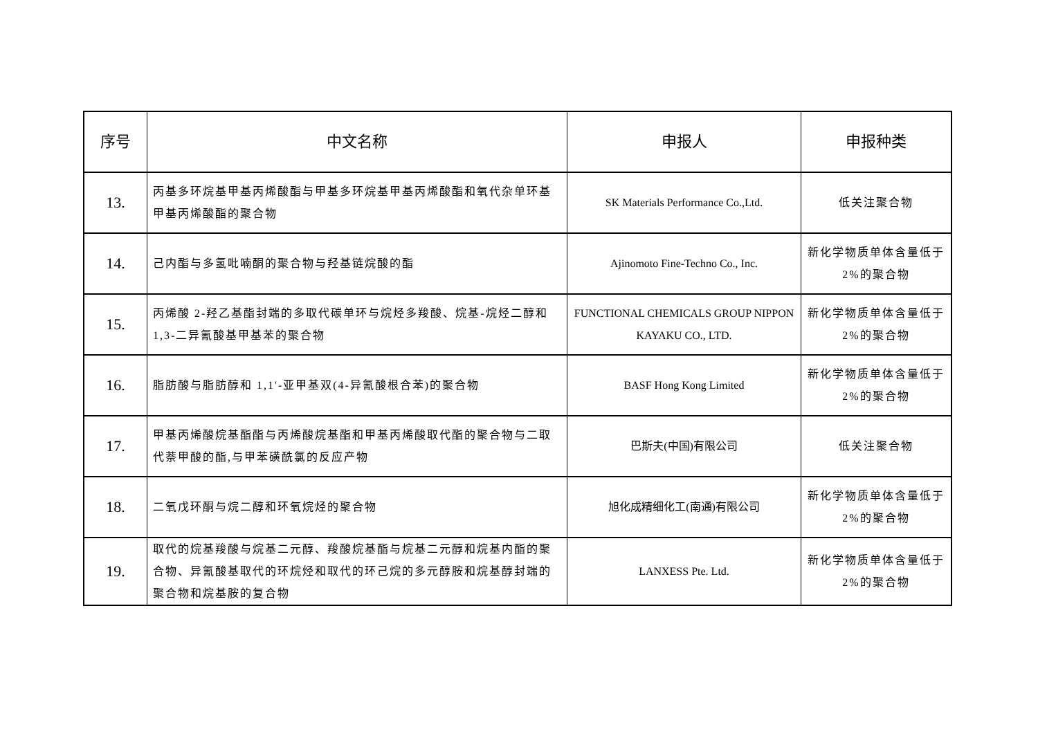| 序号 | 中文名称 | 申报人 | 申报种类 |
| --- | --- | --- | --- |
| 13. | 丙基多环烷基甲基丙烯酸酯与甲基多环烷基甲基丙烯酸酯和氧代杂单环基甲基丙烯酸酯的聚合物 | SK Materials Performance Co.,Ltd. | 低关注聚合物 |
| 14. | 己内酯与多氢吡喃酮的聚合物与羟基链烷酸的酯 | Ajinomoto Fine-Techno Co., Inc. | 新化学物质单体含量低于 2%的聚合物 |
| 15. | 丙烯酸 2-羟乙基酯封端的多取代碳单环与烷烃多羧酸、烷基-烷烃二醇和 1,3-二异氰酸基甲基苯的聚合物 | FUNCTIONAL CHEMICALS GROUP NIPPON KAYAKU CO., LTD. | 新化学物质单体含量低于 2%的聚合物 |
| 16. | 脂肪酸与脂肪醇和 1,1'-亚甲基双(4-异氰酸根合苯)的聚合物 | BASF Hong Kong Limited | 新化学物质单体含量低于 2%的聚合物 |
| 17. | 甲基丙烯酸烷基酯酯与丙烯酸烷基酯和甲基丙烯酸取代酯的聚合物与二取代萘甲酸的酯,与甲苯磺酰氯的反应产物 | 巴斯夫(中国)有限公司 | 低关注聚合物 |
| 18. | 二氧戊环酮与烷二醇和环氧烷烃的聚合物 | 旭化成精细化工(南通)有限公司 | 新化学物质单体含量低于 2%的聚合物 |
| 19. | 取代的烷基羧酸与烷基二元醇、羧酸烷基酯与烷基二元醇和烷基内酯的聚合物、异氰酸基取代的环烷烃和取代的环己烷的多元醇胺和烷基醇封端的聚合物和烷基胺的复合物 | LANXESS Pte. Ltd. | 新化学物质单体含量低于 2%的聚合物 |